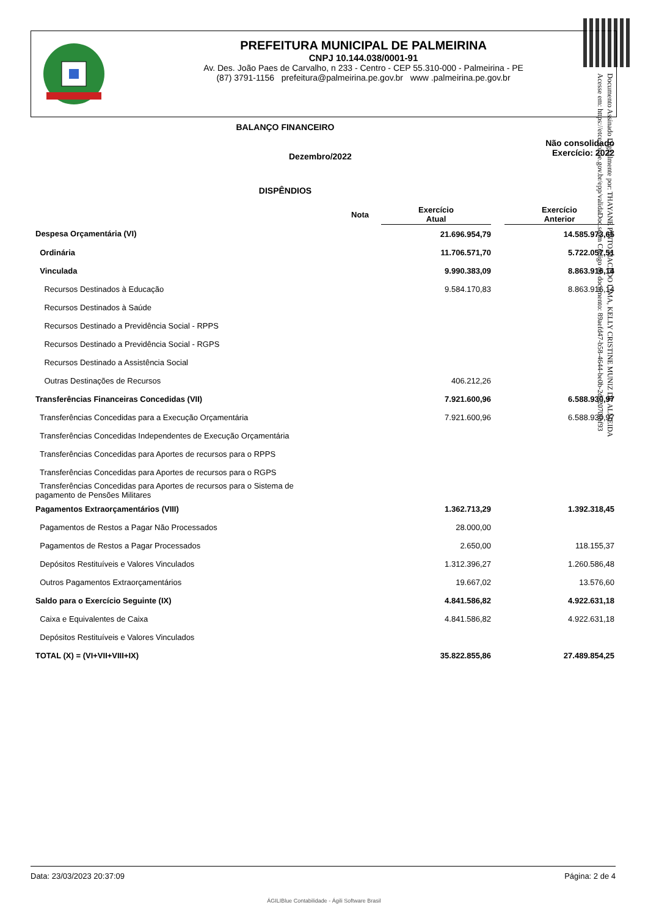PREFEITURA MUNICIPAL DE PALMEIRINA
CNPJ 10.144.038/0001-91
Av. Des. João Paes de Carvalho, n 233 - Centro - CEP 55.310-000 - Palmeirina - PE
(87) 3791-1156 prefeitura@palmeirina.pe.gov.br www .palmeirina.pe.gov.br
Documento Assinado Digitalmente por: THAYANE PINTO MACEDO LIMA, KELLY CRISTINE MUNIZ DE ALMEIDA
Acesse em: https://etce.tce.pe.gov.br/epp/validaDoc.seam Código do documento: 89aefd47-b58-4644-be0b-2d72070fbf93
BALANÇO FINANCEIRO
Dezembro/2022
Não consolidado
Exercício: 2022
DISPÊNDIOS
| Nota | Exercício Atual | | Exercício Anterior |
| --- | --- | --- | --- |
| Despesa Orçamentária (VI) | 21.696.954,79 | | 14.585.973,65 |
| Ordinária | 11.706.571,70 | | 5.722.057,51 |
| Vinculada | 9.990.383,09 | | 8.863.916,14 |
| Recursos Destinados à Educação | 9.584.170,83 | | 8.863.916,14 |
| Recursos Destinados à Saúde | | | |
| Recursos Destinado a Previdência Social - RPPS | | | |
| Recursos Destinado a Previdência Social - RGPS | | | |
| Recursos Destinado a Assistência Social | | | |
| Outras Destinações de Recursos | 406.212,26 | | |
| Transferências Financeiras Concedidas (VII) | 7.921.600,96 | | 6.588.930,97 |
| Transferências Concedidas para a Execução Orçamentária | 7.921.600,96 | | 6.588.930,97 |
| Transferências Concedidas Independentes de Execução Orçamentária | | | |
| Transferências Concedidas para Aportes de recursos para o RPPS | | | |
| Transferências Concedidas para Aportes de recursos para o RGPS | | | |
| Transferências Concedidas para Aportes de recursos para o Sistema de pagamento de Pensões Militares | | | |
| Pagamentos Extraorçamentários (VIII) | 1.362.713,29 | | 1.392.318,45 |
| Pagamentos de Restos a Pagar Não Processados | 28.000,00 | | |
| Pagamentos de Restos a Pagar Processados | 2.650,00 | | 118.155,37 |
| Depósitos Restituíveis e Valores Vinculados | 1.312.396,27 | | 1.260.586,48 |
| Outros Pagamentos Extraorçamentários | 19.667,02 | | 13.576,60 |
| Saldo para o Exercício Seguinte (IX) | 4.841.586,82 | | 4.922.631,18 |
| Caixa e Equivalentes de Caixa | 4.841.586,82 | | 4.922.631,18 |
| Depósitos Restituíveis e Valores Vinculados | | | |
| TOTAL (X) = (VI+VII+VIII+IX) | 35.822.855,86 | | 27.489.854,25 |
Data: 23/03/2023 20:37:09 Página: 2 de 4
ÁGILIBlue Contabilidade - Ágili Software Brasil